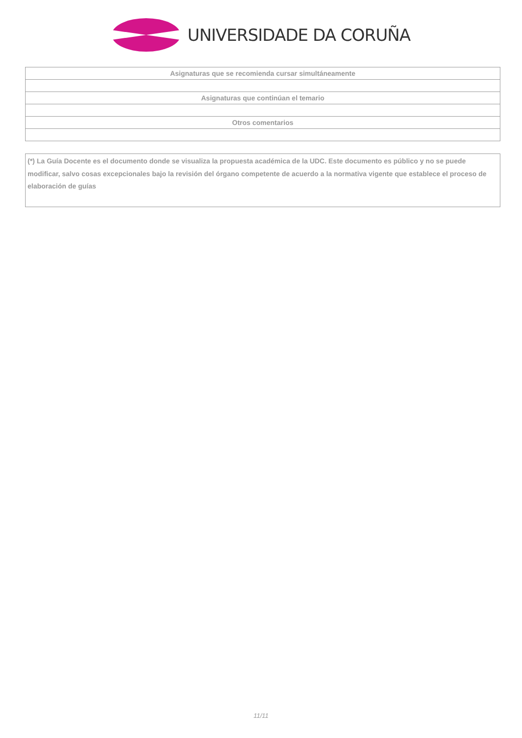UNIVERSIDADE DA CORUÑA
| Asignaturas que se recomienda cursar simultáneamente |
| --- |
| Asignaturas que continúan el temario |
| Otros comentarios |
(*) La Guía Docente es el documento donde se visualiza la propuesta académica de la UDC. Este documento es público y no se puede modificar, salvo cosas excepcionales bajo la revisión del órgano competente de acuerdo a la normativa vigente que establece el proceso de elaboración de guías
11/11